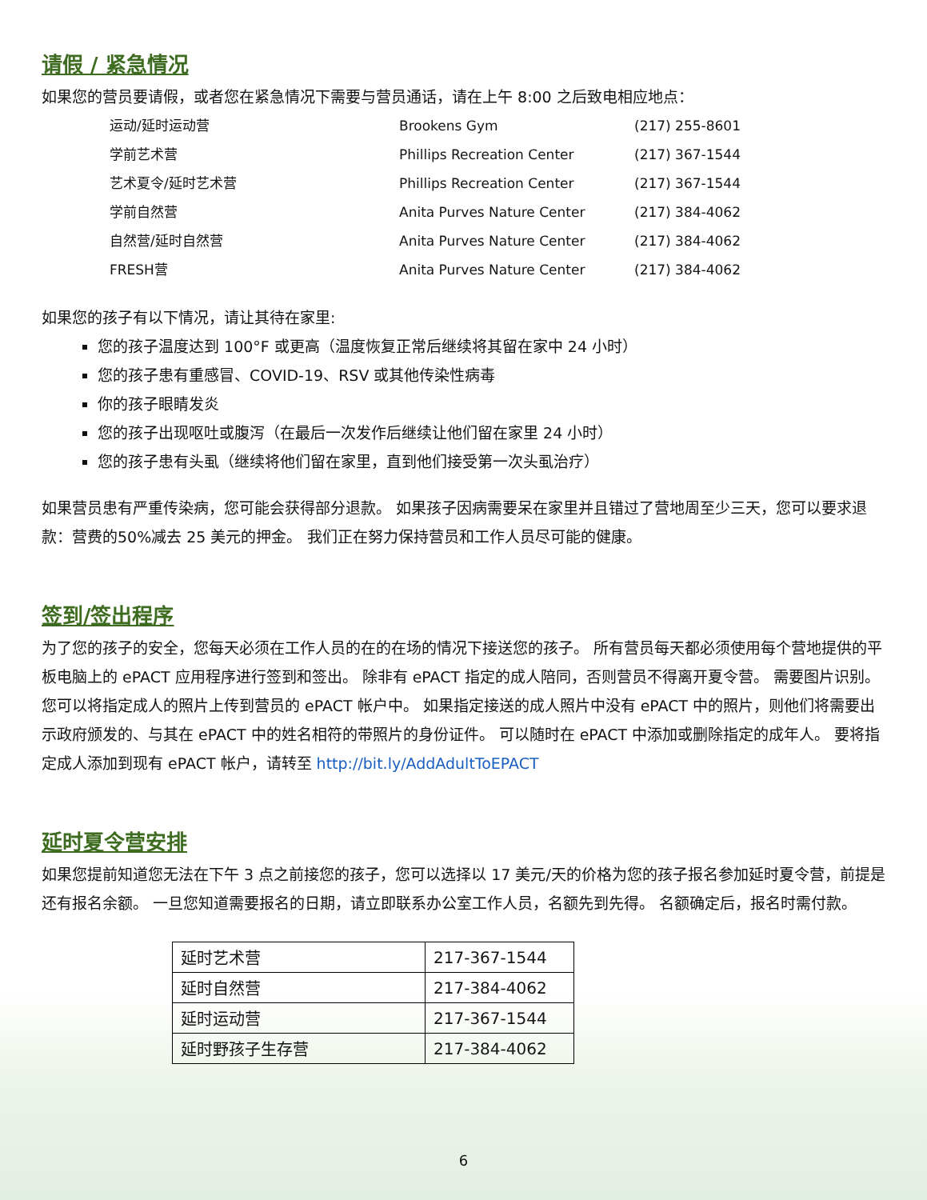请假 / 紧急情况
如果您的营员要请假，或者您在紧急情况下需要与营员通话，请在上午 8:00 之后致电相应地点：
运动/延时运动营 Brookens Gym (217) 255-8601 学前艺术营 Phillips Recreation Center (217) 367-1544 艺术夏令/延时艺术营 Phillips Recreation Center (217) 367-1544 学前自然营 Anita Purves Nature Center (217) 384-4062 自然营/延时自然营 Anita Purves Nature Center (217) 384-4062 FRESH营 Anita Purves Nature Center (217) 384-4062
如果您的孩子有以下情况，请让其待在家里:
您的孩子温度达到 100°F 或更高（温度恢复正常后继续将其留在家中 24 小时）
您的孩子患有重感冒、COVID-19、RSV 或其他传染性病毒
你的孩子眼睛发炎
您的孩子出现呕吐或腹泻（在最后一次发作后继续让他们留在家里 24 小时）
您的孩子患有头虱（继续将他们留在家里，直到他们接受第一次头虱治疗）
如果营员患有严重传染病，您可能会获得部分退款。 如果孩子因病需要呆在家里并且错过了营地周至少三天，您可以要求退款：营费的50%减去 25 美元的押金。 我们正在努力保持营员和工作人员尽可能的健康。
签到/签出程序
为了您的孩子的安全，您每天必须在工作人员的在的在场的情况下接送您的孩子。 所有营员每天都必须使用每个营地提供的平板电脑上的 ePACT 应用程序进行签到和签出。 除非有 ePACT 指定的成人陪同，否则营员不得离开夏令营。 需要图片识别。 您可以将指定成人的照片上传到营员的 ePACT 帐户中。 如果指定接送的成人照片中没有 ePACT 中的照片，则他们将需要出示政府颁发的、与其在 ePACT 中的姓名相符的带照片的身份证件。 可以随时在 ePACT 中添加或删除指定的成年人。 要将指定成人添加到现有 ePACT 帐户，请转至 http://bit.ly/AddAdultToEPACT
延时夏令营安排
如果您提前知道您无法在下午 3 点之前接您的孩子，您可以选择以 17 美元/天的价格为您的孩子报名参加延时夏令营，前提是还有报名余额。 一旦您知道需要报名的日期，请立即联系办公室工作人员，名额先到先得。 名额确定后，报名时需付款。
| 延时艺术营 | 217-367-1544 |
| 延时自然营 | 217-384-4062 |
| 延时运动营 | 217-367-1544 |
| 延时野孩子生存营 | 217-384-4062 |
6